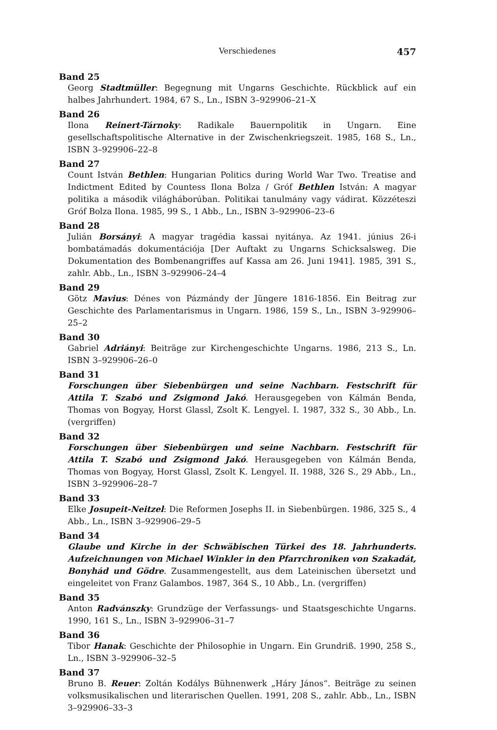Verschiedenes 457
Band 25
Georg Stadtmüller: Begegnung mit Ungarns Geschichte. Rückblick auf ein halbes Jahrhundert. 1984, 67 S., Ln., ISBN 3–929906–21–X
Band 26
Ilona Reinert-Tárnoky: Radikale Bauernpolitik in Ungarn. Eine gesellschaftspolitische Alternative in der Zwischenkriegszeit. 1985, 168 S., Ln., ISBN 3–929906–22–8
Band 27
Count István Bethlen: Hungarian Politics during World War Two. Treatise and Indictment Edited by Countess Ilona Bolza / Gróf Bethlen István: A magyar politika a második világháborúban. Politikai tanulmány vagy vádirat. Közzéteszi Gróf Bolza Ilona. 1985, 99 S., 1 Abb., Ln., ISBN 3–929906–23–6
Band 28
Julián Borsányi: A magyar tragédia kassai nyitánya. Az 1941. június 26-i bombatámadás dokumentációja [Der Auftakt zu Ungarns Schicksalsweg. Die Dokumentation des Bombenangriffes auf Kassa am 26. Juni 1941]. 1985, 391 S., zahlr. Abb., Ln., ISBN 3–929906–24–4
Band 29
Götz Mavius: Dénes von Pázmándy der Jüngere 1816-1856. Ein Beitrag zur Geschichte des Parlamentarismus in Ungarn. 1986, 159 S., Ln., ISBN 3–929906–25–2
Band 30
Gabriel Adriányi: Beiträge zur Kirchengeschichte Ungarns. 1986, 213 S., Ln. ISBN 3–929906–26–0
Band 31
Forschungen über Siebenbürgen und seine Nachbarn. Festschrift für Attila T. Szabó und Zsigmond Jakó. Herausgegeben von Kálmán Benda, Thomas von Bogyay, Horst Glassl, Zsolt K. Lengyel. I. 1987, 332 S., 30 Abb., Ln. (vergriffen)
Band 32
Forschungen über Siebenbürgen und seine Nachbarn. Festschrift für Attila T. Szabó und Zsigmond Jakó. Herausgegeben von Kálmán Benda, Thomas von Bogyay, Horst Glassl, Zsolt K. Lengyel. II. 1988, 326 S., 29 Abb., Ln., ISBN 3–929906–28–7
Band 33
Elke Josupeit-Neitzel: Die Reformen Josephs II. in Siebenbürgen. 1986, 325 S., 4 Abb., Ln., ISBN 3–929906–29–5
Band 34
Glaube und Kirche in der Schwäbischen Türkei des 18. Jahrhunderts. Aufzeichnungen von Michael Winkler in den Pfarrchroniken von Szakadát, Bonyhád und Gödre. Zusammengestellt, aus dem Lateinischen übersetzt und eingeleitet von Franz Galambos. 1987, 364 S., 10 Abb., Ln. (vergriffen)
Band 35
Anton Radvánszky: Grundzüge der Verfassungs- und Staatsgeschichte Ungarns. 1990, 161 S., Ln., ISBN 3–929906–31–7
Band 36
Tibor Hanak: Geschichte der Philosophie in Ungarn. Ein Grundriß. 1990, 258 S., Ln., ISBN 3–929906–32–5
Band 37
Bruno B. Reuer: Zoltán Kodálys Bühnenwerk „Háry János“. Beiträge zu seinen volksmusikalischen und literarischen Quellen. 1991, 208 S., zahlr. Abb., Ln., ISBN 3–929906–33–3